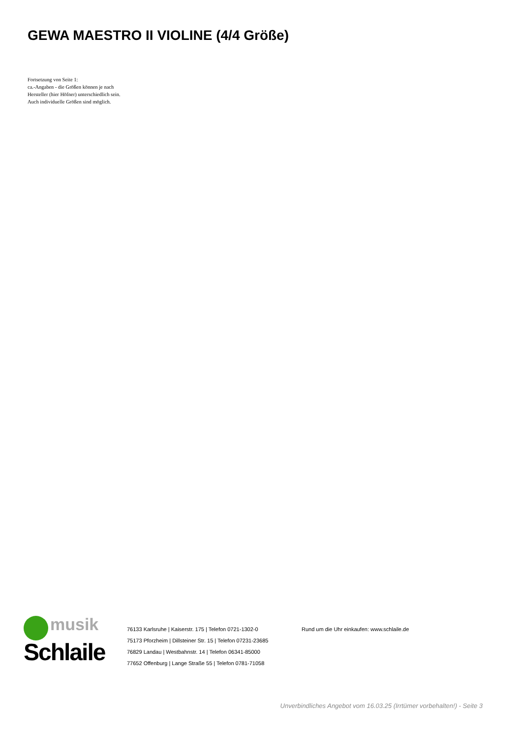GEWA MAESTRO II VIOLINE (4/4 Größe)
Fortsetzung von Seite 1:
ca.-Angaben - die Größen können je nach
Hersteller (hier Höfner) unterschiedlich sein.
Auch individuelle Größen sind möglich.
musik
Schlaile
76133 Karlsruhe | Kaiserstr. 175 | Telefon 0721-1302-0
75173 Pforzheim | Dillsteiner Str. 15 | Telefon 07231-23685
76829 Landau | Westbahnstr. 14 | Telefon 06341-85000
77652 Offenburg | Lange Straße 55 | Telefon 0781-71058
Rund um die Uhr einkaufen: www.schlaile.de
Unverbindliches Angebot vom 16.03.25 (Irrtümer vorbehalten!) - Seite 3